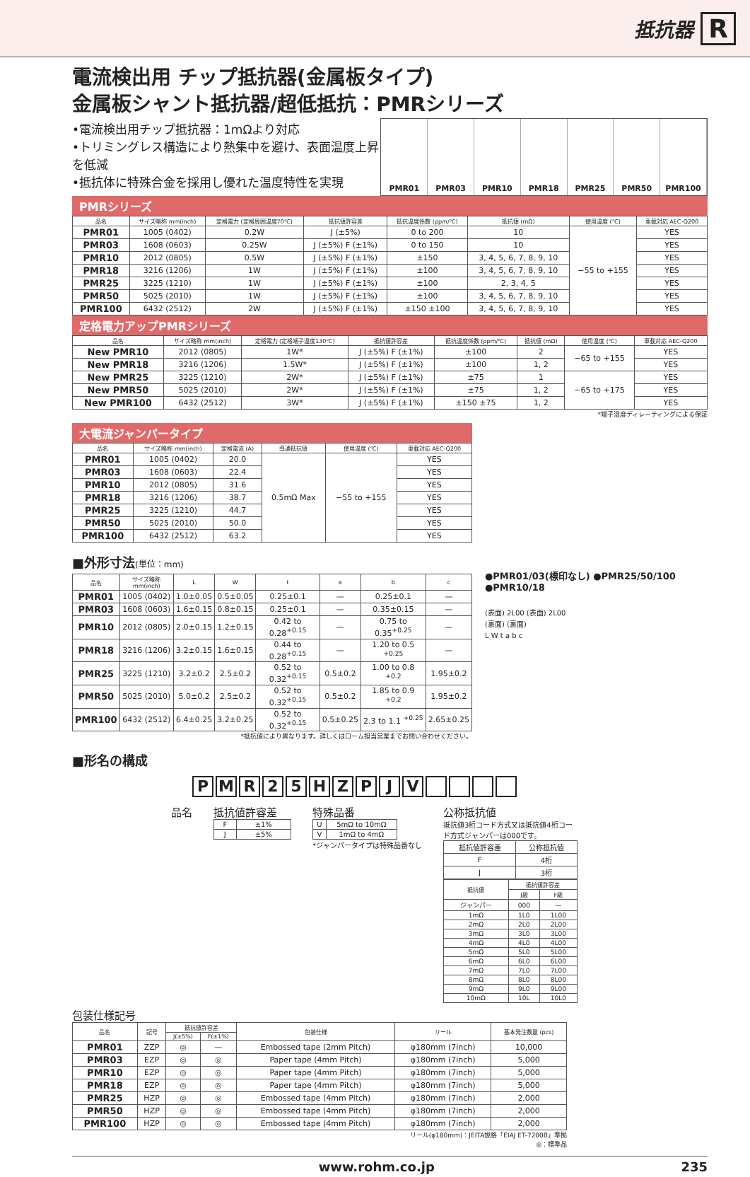抵抗器 R
電流検出用 チップ抵抗器(金属板タイプ)
金属板シャント抵抗器/超低抵抗：PMRシリーズ
•電流検出用チップ抵抗器：1mΩより対応
•トリミングレス構造により熱集中を避け、表面温度上昇を低減
•抵抗体に特殊合金を採用し優れた温度特性を実現
PMR01 PMR03 PMR10 PMR18 PMR25 PMR50 PMR100
PMRシリーズ
| 品名 | サイズ略称 mm(inch) | 定格電力 (定格周囲温度70℃) | 抵抗値許容差 | 抵抗温度係数 (ppm/℃) | 抵抗値 (mΩ) | 使用温度 (℃) | 車載対応 AEC-Q200 |
| --- | --- | --- | --- | --- | --- | --- | --- |
| PMR01 | 1005 (0402) | 0.2W | J (±5%) | 0 to 200 | 10 | −55 to +155 | YES |
| PMR03 | 1608 (0603) | 0.25W | J (±5%) F (±1%) | 0 to 150 | 10 | | YES |
| PMR10 | 2012 (0805) | 0.5W | J (±5%) F (±1%) | ±150 | 3, 4, 5, 6, 7, 8, 9, 10 | | YES |
| PMR18 | 3216 (1206) | 1W | J (±5%) F (±1%) | ±100 | 3, 4, 5, 6, 7, 8, 9, 10 | | YES |
| PMR25 | 3225 (1210) | 1W | J (±5%) F (±1%) | ±100 | 2, 3, 4, 5 | | YES |
| PMR50 | 5025 (2010) | 1W | J (±5%) F (±1%) | ±100 | 3, 4, 5, 6, 7, 8, 9, 10 | | YES |
| PMR100 | 6432 (2512) | 2W | J (±5%) F (±1%) | ±150 ±100 | 3, 4, 5, 6, 7, 8, 9, 10 | | YES |
定格電力アップPMRシリーズ
| 品名 | サイズ略称 mm(inch) | 定格電力 (定格端子温度130℃) | 抵抗値許容差 | 抵抗温度係数 (ppm/℃) | 抵抗値 (mΩ) | 使用温度 (℃) | 車載対応 AEC-Q200 |
| --- | --- | --- | --- | --- | --- | --- | --- |
| New PMR10 | 2012 (0805) | 1W* | J (±5%) F (±1%) | ±100 | 2 | −65 to +155 | YES |
| New PMR18 | 3216 (1206) | 1.5W* | J (±5%) F (±1%) | ±100 | 1, 2 | | YES |
| New PMR25 | 3225 (1210) | 2W* | J (±5%) F (±1%) | ±75 | 1 | −65 to +175 | YES |
| New PMR50 | 5025 (2010) | 2W* | J (±5%) F (±1%) | ±75 | 1, 2 | | YES |
| New PMR100 | 6432 (2512) | 3W* | J (±5%) F (±1%) | ±150 ±75 | 1, 2 | | YES |
*端子温度ディレーティングによる保証
大電流ジャンパータイプ
| 品名 | サイズ略称 mm(inch) | 定格電流 (A) | 導通抵抗値 | 使用温度 (℃) | 車載対応 AEC-Q200 |
| --- | --- | --- | --- | --- | --- |
| PMR01 | 1005 (0402) | 20.0 | 0.5mΩ Max | −55 to +155 | YES |
| PMR03 | 1608 (0603) | 22.4 | | | YES |
| PMR10 | 2012 (0805) | 31.6 | | | YES |
| PMR18 | 3216 (1206) | 38.7 | | | YES |
| PMR25 | 3225 (1210) | 44.7 | | | YES |
| PMR50 | 5025 (2010) | 50.0 | | | YES |
| PMR100 | 6432 (2512) | 63.2 | | | YES |
■外形寸法(単位：mm)
| 品名 | サイズ略称 mm(inch) | L | W | t | a | b | c |
| --- | --- | --- | --- | --- | --- | --- | --- |
| PMR01 | 1005 (0402) | 1.0±0.05 | 0.5±0.05 | 0.25±0.1 | — | 0.25±0.1 | — |
| PMR03 | 1608 (0603) | 1.6±0.15 | 0.8±0.15 | 0.25±0.1 | — | 0.35±0.15 | — |
| PMR10 | 2012 (0805) | 2.0±0.15 | 1.2±0.15 | 0.42 to 0.28<sup>+0.15</sup> | — | 0.75 to 0.35<sup>+0.25</sup> | — |
| PMR18 | 3216 (1206) | 3.2±0.15 | 1.6±0.15 | 0.44 to 0.28<sup>+0.15</sup> | — | 1.20 to 0.5 <sup>+0.25</sup> | — |
| PMR25 | 3225 (1210) | 3.2±0.2 | 2.5±0.2 | 0.52 to 0.32<sup>+0.15</sup> | 0.5±0.2 | 1.00 to 0.8 <sup>+0.2</sup> | 1.95±0.2 |
| PMR50 | 5025 (2010) | 5.0±0.2 | 2.5±0.2 | 0.52 to 0.32<sup>+0.15</sup> | 0.5±0.2 | 1.85 to 0.9 <sup>+0.2</sup> | 1.95±0.2 |
| PMR100 | 6432 (2512) | 6.4±0.25 | 3.2±0.25 | 0.52 to 0.32<sup>+0.15</sup> | 0.5±0.25 | 2.3 to 1.1 <sup>+0.25</sup> | 2.65±0.25 |
*抵抗値により異なります。詳しくはローム担当営業までお問い合わせください。
●PMR01/03(標印なし) ●PMR25/50/100
●PMR10/18
(表面) 2L00 (表面) 2L00
(裏面) (裏面)
L W t a b c
■形名の構成
PMR 25 HZPJV
品名 抵抗値許容差
| F | ±1% |
| J | ±5% |
特殊品番
| U | 5mΩ to 10mΩ |
| V | 1mΩ to 4mΩ |
*ジャンパータイプは特殊品番なし
公称抵抗値
抵抗値3桁コード方式又は抵抗値4桁コード方式ジャンパーは000です。
| 抵抗値許容差 | 公称抵抗値 |
| F | 4桁 |
| J | 3桁 |
| 抵抗値 | 抵抗値許容差 | |
| --- | --- | --- |
| | J級 | F級 |
| ジャンパー | 000 | — |
| 1mΩ | 1L0 | 1L00 |
| 2mΩ | 2L0 | 2L00 |
| 3mΩ | 3L0 | 3L00 |
| 4mΩ | 4L0 | 4L00 |
| 5mΩ | 5L0 | 5L00 |
| 6mΩ | 6L0 | 6L00 |
| 7mΩ | 7L0 | 7L00 |
| 8mΩ | 8L0 | 8L00 |
| 9mΩ | 9L0 | 9L00 |
| 10mΩ | 10L | 10L0 |
包装仕様記号
| 品名 | 記号 | 抵抗値許容差 | | 包装仕様 | リール | 基本発注数量 (pcs) |
| --- | --- | --- | --- | --- | --- | --- |
| | | J(±5%) | F(±1%) | | | |
| PMR01 | ZZP | ◎ | — | Embossed tape (2mm Pitch) | φ180mm (7inch) | 10,000 |
| PMR03 | EZP | ◎ | ◎ | Paper tape (4mm Pitch) | φ180mm (7inch) | 5,000 |
| PMR10 | EZP | ◎ | ◎ | Paper tape (4mm Pitch) | φ180mm (7inch) | 5,000 |
| PMR18 | EZP | ◎ | ◎ | Paper tape (4mm Pitch) | φ180mm (7inch) | 5,000 |
| PMR25 | HZP | ◎ | ◎ | Embossed tape (4mm Pitch) | φ180mm (7inch) | 2,000 |
| PMR50 | HZP | ◎ | ◎ | Embossed tape (4mm Pitch) | φ180mm (7inch) | 2,000 |
| PMR100 | HZP | ◎ | ◎ | Embossed tape (4mm Pitch) | φ180mm (7inch) | 2,000 |
リール(φ180mm)：JEITA規格「EIAJ ET-7200B」準拠
◎：標準品
www.rohm.co.jp 235